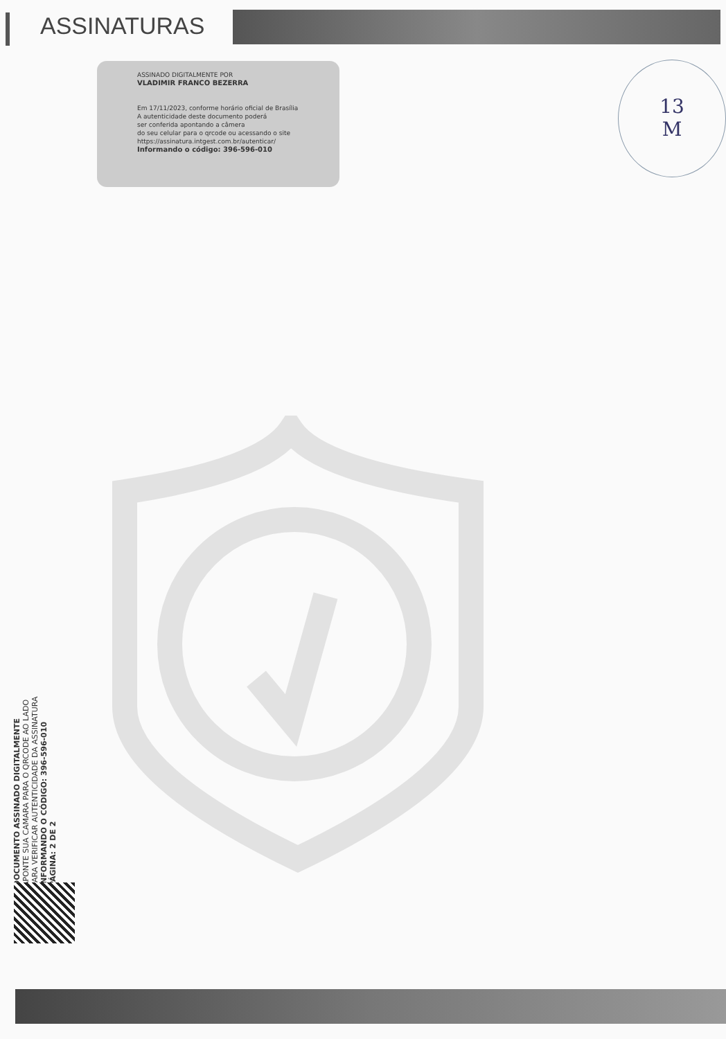ASSINATURAS
ASSINADO DIGITALMENTE POR
VLADIMIR FRANCO BEZERRA
Em 17/11/2023, conforme horário oficial de Brasília
A autenticidade deste documento poderá
ser conferida apontando a câmera
do seu celular para o qrcode ou acessando o site
https://assinatura.intgest.com.br/autenticar/
Informando o código: 396-596-010
13
M
DOCUMENTO ASSINADO DIGITALMENTE
APONTE SUA CAMARA PARA O QRCODE AO LADO
PARA VERIFICAR AUTENTICIDADE DA ASSINATURA
INFORMANDO O CÓDIGO: 396-596-010
PÁGINA: 2 DE 2